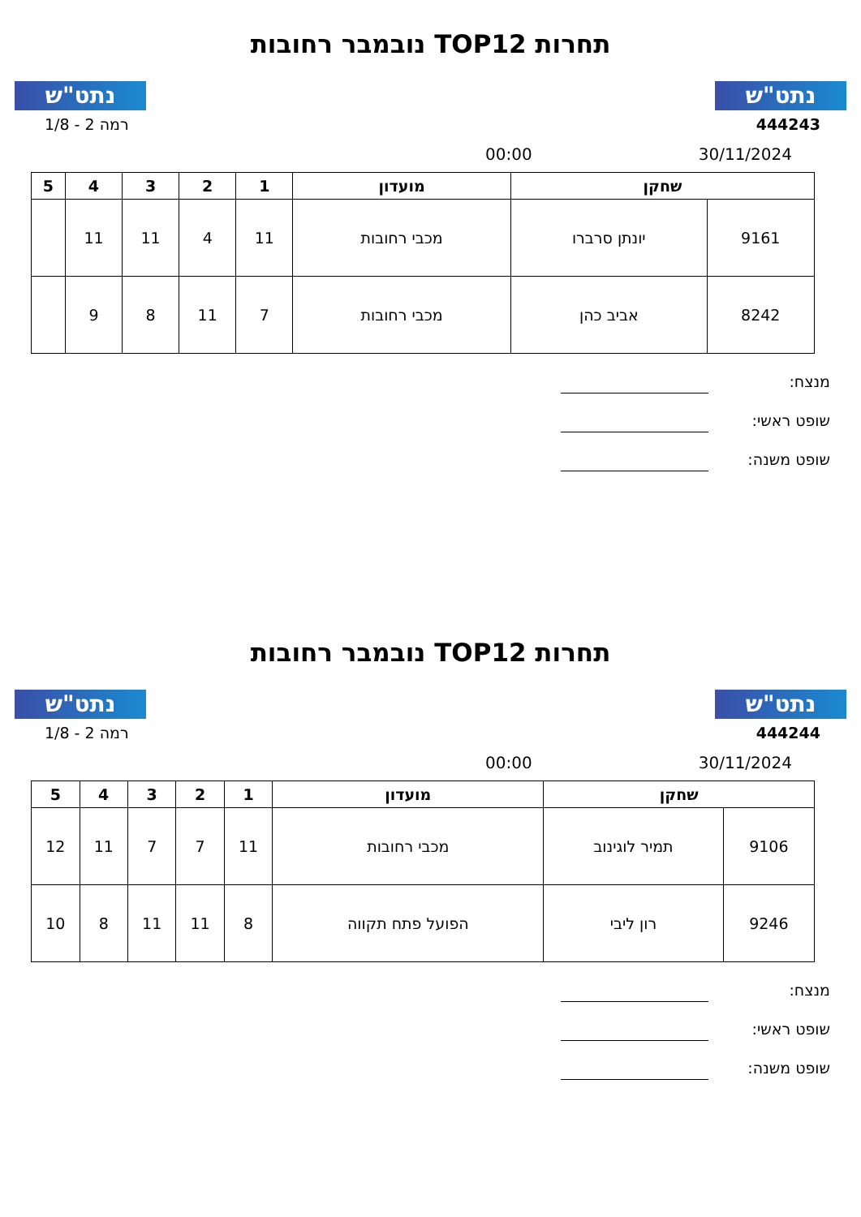נתט"ש
תחרות TOP12 נובמבר רחובות
נתט"ש
444243 רמה 2 - 1/8
30/11/2024 00:00
| שחקן | | מועדון | 1 | 2 | 3 | 4 | 5 |
| --- | --- | --- | --- | --- | --- | --- | --- |
| 9161 | יונתן סרברו | מכבי רחובות | 11 | 4 | 11 | 11 | |
| 8242 | אביב כהן | מכבי רחובות | 7 | 11 | 8 | 9 | |
מנצח:
שופט ראשי:
שופט משנה:
נתט"ש
תחרות TOP12 נובמבר רחובות
נתט"ש
444244 רמה 2 - 1/8
30/11/2024 00:00
| שחקן | | מועדון | 1 | 2 | 3 | 4 | 5 |
| --- | --- | --- | --- | --- | --- | --- | --- |
| 9106 | תמיר לוגינוב | מכבי רחובות | 11 | 7 | 7 | 11 | 12 |
| 9246 | רון ליבי | הפועל פתח תקווה | 8 | 11 | 11 | 8 | 10 |
מנצח:
שופט ראשי:
שופט משנה: